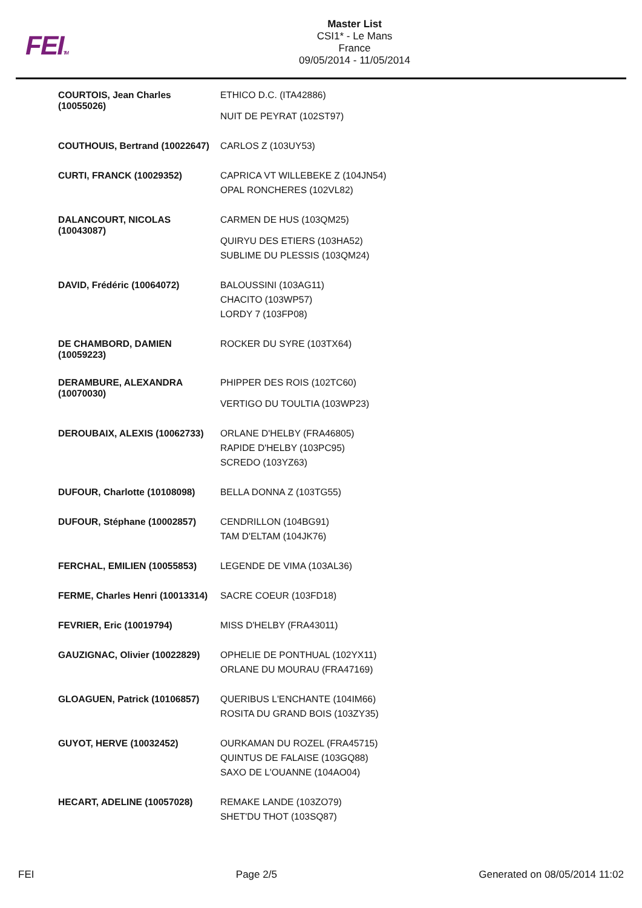FEITM
Master List
CSI1* - Le Mans
France
09/05/2014 - 11/05/2014
| COURTOIS, Jean Charles (10055026) | ETHICO D.C. (ITA42886) NUIT DE PEYRAT (102ST97) |
| COUTHOUIS, Bertrand (10022647) | CARLOS Z (103UY53) |
| CURTI, FRANCK (10029352) | CAPRICA VT WILLEBEKE Z (104JN54) OPAL RONCHERES (102VL82) |
| DALANCOURT, NICOLAS (10043087) | CARMEN DE HUS (103QM25) QUIRYU DES ETIERS (103HA52) SUBLIME DU PLESSIS (103QM24) |
| DAVID, Frédéric (10064072) | BALOUSSINI (103AG11) CHACITO (103WP57) LORDY 7 (103FP08) |
| DE CHAMBORD, DAMIEN (10059223) | ROCKER DU SYRE (103TX64) |
| DERAMBURE, ALEXANDRA (10070030) | PHIPPER DES ROIS (102TC60) VERTIGO DU TOULTIA (103WP23) |
| DEROUBAIX, ALEXIS (10062733) | ORLANE D'HELBY (FRA46805) RAPIDE D'HELBY (103PC95) SCREDO (103YZ63) |
| DUFOUR, Charlotte (10108098) | BELLA DONNA Z (103TG55) |
| DUFOUR, Stéphane (10002857) | CENDRILLON (104BG91) TAM D'ELTAM (104JK76) |
| FERCHAL, EMILIEN (10055853) | LEGENDE DE VIMA (103AL36) |
| FERME, Charles Henri (10013314) | SACRE COEUR (103FD18) |
| FEVRIER, Eric (10019794) | MISS D'HELBY (FRA43011) |
| GAUZIGNAC, Olivier (10022829) | OPHELIE DE PONTHUAL (102YX11) ORLANE DU MOURAU (FRA47169) |
| GLOAGUEN, Patrick (10106857) | QUERIBUS L'ENCHANTE (104IM66) ROSITA DU GRAND BOIS (103ZY35) |
| GUYOT, HERVE (10032452) | OURKAMAN DU ROZEL (FRA45715) QUINTUS DE FALAISE (103GQ88) SAXO DE L'OUANNE (104AO04) |
| HECART, ADELINE (10057028) | REMAKE LANDE (103ZO79) SHET'DU THOT (103SQ87) |
FEI Page 2/5 Generated on 08/05/2014 11:02